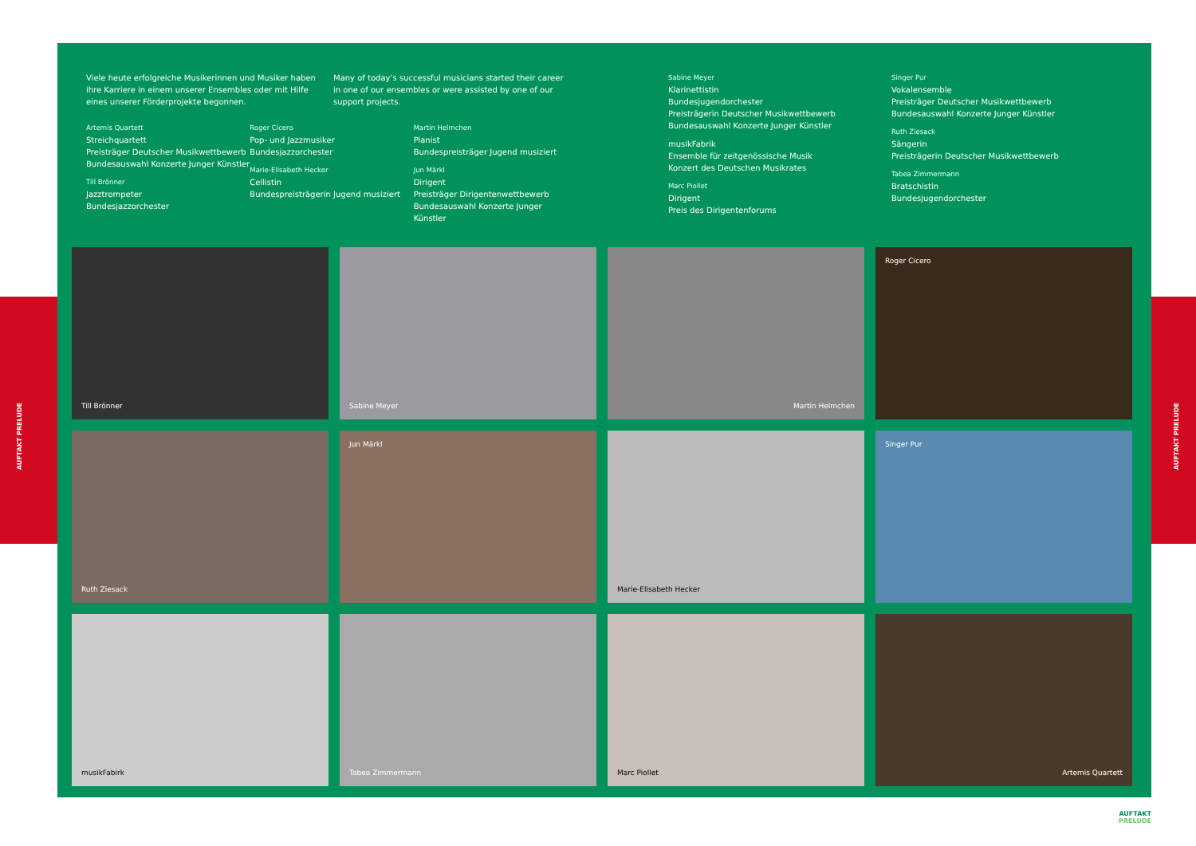AUFTAKT PRELUDE
AUFTAKT PRELUDE
Viele heute erfolgreiche Musikerinnen und Musiker haben ihre Karriere in einem unserer Ensembles oder mit Hilfe eines unserer Förderprojekte begonnen.
Many of today’s successful musicians started their career in one of our ensembles or were assisted by one of our support projects.
Artemis Quartett
Streichquartett
Preisträger Deutscher Musikwettbewerb
Bundesauswahl Konzerte Junger Künstler
Till Brönner
Jazztrompeter
Bundesjazzorchester
Roger Cicero
Pop- und Jazzmusiker
Bundesjazzorchester
Marie-Elisabeth Hecker
Cellistin
Bundespreisträgerin Jugend musiziert
Martin Helmchen
Pianist
Bundespreisträger Jugend musiziert
Jun Märkl
Dirigent
Preisträger Dirigentenwettbewerb
Bundesauswahl Konzerte Junger Künstler
Sabine Meyer
Klarinettistin
Bundesjugendorchester
Preisträgerin Deutscher Musikwettbewerb
Bundesauswahl Konzerte Junger Künstler
musikFabrik
Ensemble für zeitgenössische Musik
Konzert des Deutschen Musikrates
Marc Piollet
Dirigent
Preis des Dirigentenforums
Singer Pur
Vokalensemble
Preisträger Deutscher Musikwettbewerb
Bundesauswahl Konzerte Junger Künstler
Ruth Ziesack
Sängerin
Preisträgerin Deutscher Musikwettbewerb
Tabea Zimmermann
Bratschistin
Bundesjugendorchester
Till Brönner
Sabine Meyer
Martin Helmchen
Roger Cicero
Ruth Ziesack
Jun Märkl
Marie-Elisabeth Hecker
Singer Pur
musikFabirk
Tabea Zimmermann
Marc Piollet
Artemis Quartett
AUFTAKT
PRELUDE